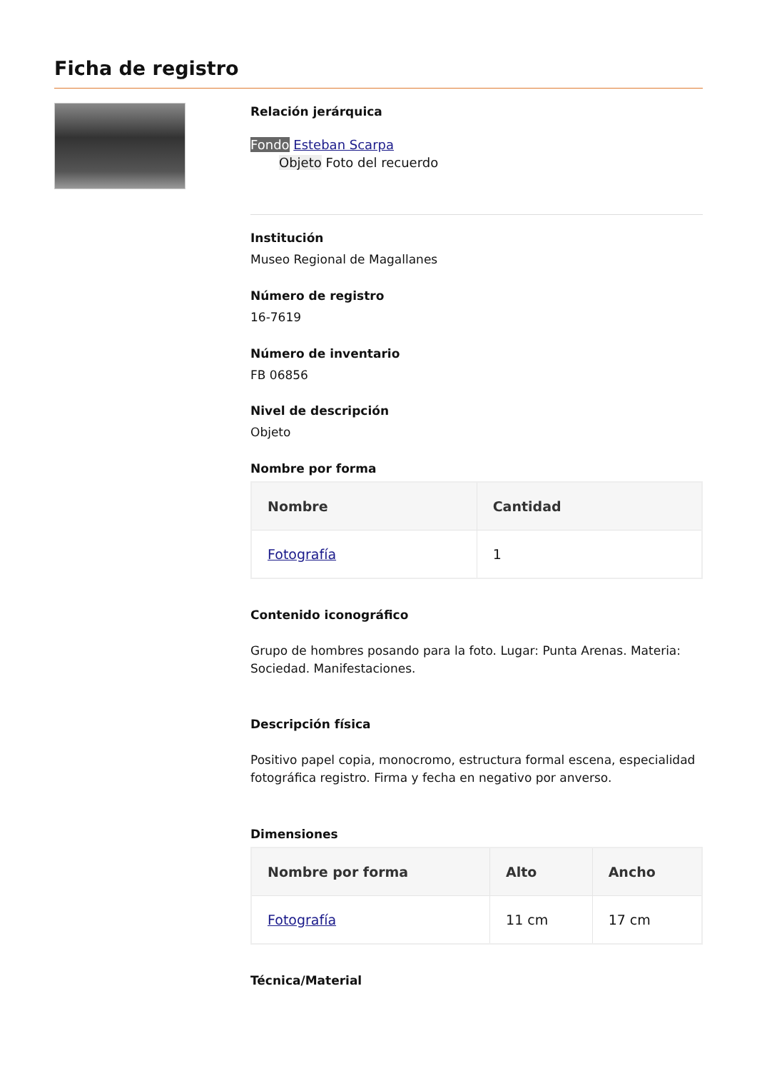Ficha de registro
Relación jerárquica
Fondo Esteban Scarpa
Objeto Foto del recuerdo
Institución
Museo Regional de Magallanes
Número de registro
16-7619
Número de inventario
FB 06856
Nivel de descripción
Objeto
Nombre por forma
| Nombre | Cantidad |
| --- | --- |
| Fotografía | 1 |
Contenido iconográfico
Grupo de hombres posando para la foto. Lugar: Punta Arenas. Materia: Sociedad. Manifestaciones.
Descripción física
Positivo papel copia, monocromo, estructura formal escena, especialidad fotográfica registro. Firma y fecha en negativo por anverso.
Dimensiones
| Nombre por forma | Alto | Ancho |
| --- | --- | --- |
| Fotografía | 11 cm | 17 cm |
Técnica/Material